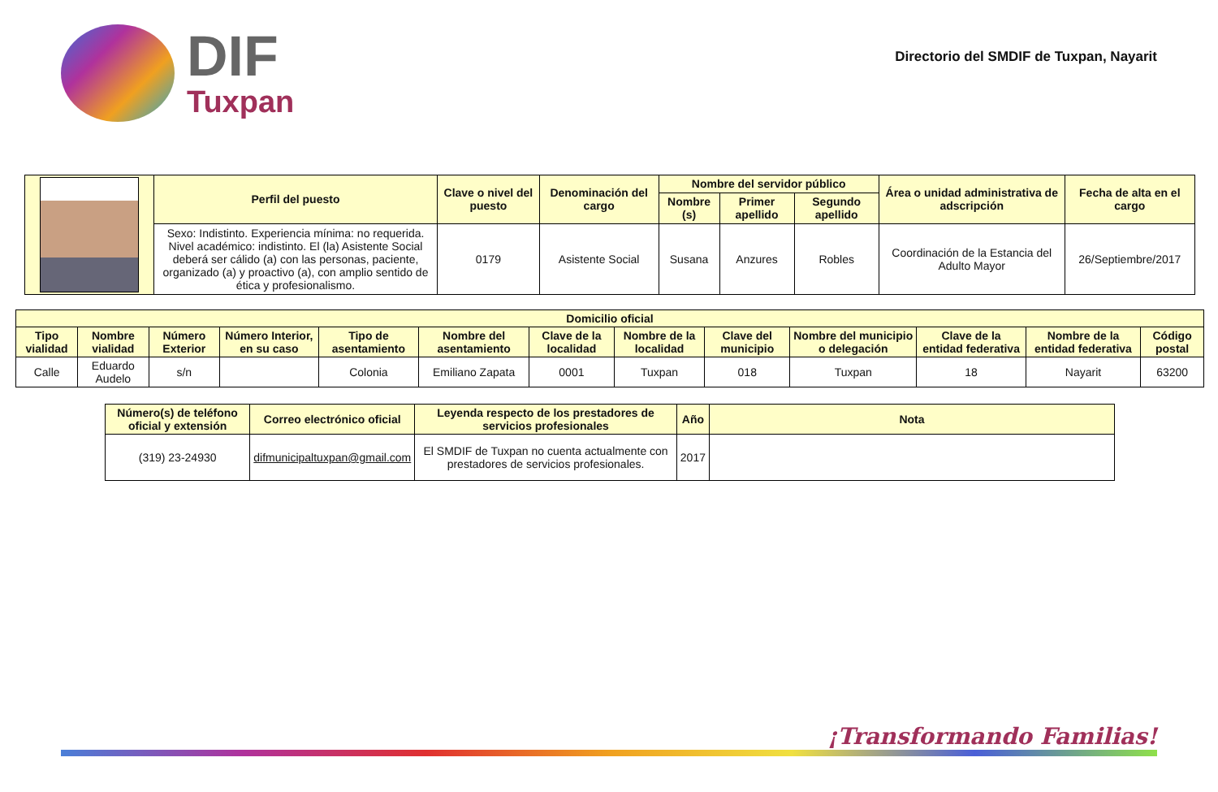DIF
Tuxpan
Directorio del SMDIF de Tuxpan, Nayarit
| | Perfil del puesto | Clave o nivel del puesto | Denominación del cargo | Nombre del servidor público | | | Área o unidad administrativa de adscripción | Fecha de alta en el cargo |
| --- | --- | --- | --- | --- | --- | --- | --- | --- |
| | | | | Nombre (s) | Primer apellido | Segundo apellido | | |
| | Sexo: Indistinto. Experiencia mínima: no requerida. Nivel académico: indistinto. El (la) Asistente Social deberá ser cálido (a) con las personas, paciente, organizado (a) y proactivo (a), con amplio sentido de ética y profesionalismo. | 0179 | Asistente Social | Susana | Anzures | Robles | Coordinación de la Estancia del Adulto Mayor | 26/Septiembre/2017 |
| Domicilio oficial | | | | | | | | | | | | |
| --- | --- | --- | --- | --- | --- | --- | --- | --- | --- | --- | --- | --- |
| Tipo vialidad | Nombre vialidad | Número Exterior | Número Interior, en su caso | Tipo de asentamiento | Nombre del asentamiento | Clave de la localidad | Nombre de la localidad | Clave del municipio | Nombre del municipio o delegación | Clave de la entidad federativa | Nombre de la entidad federativa | Código postal |
| Calle | Eduardo Audelo | s/n | | Colonia | Emiliano Zapata | 0001 | Tuxpan | 018 | Tuxpan | 18 | Nayarit | 63200 |
| Número(s) de teléfono oficial y extensión | Correo electrónico oficial | Leyenda respecto de los prestadores de servicios profesionales | Año | Nota |
| --- | --- | --- | --- | --- |
| (319) 23-24930 | difmunicipaltuxpan@gmail.com | El SMDIF de Tuxpan no cuenta actualmente con prestadores de servicios profesionales. | 2017 | |
¡Transformando Familias!